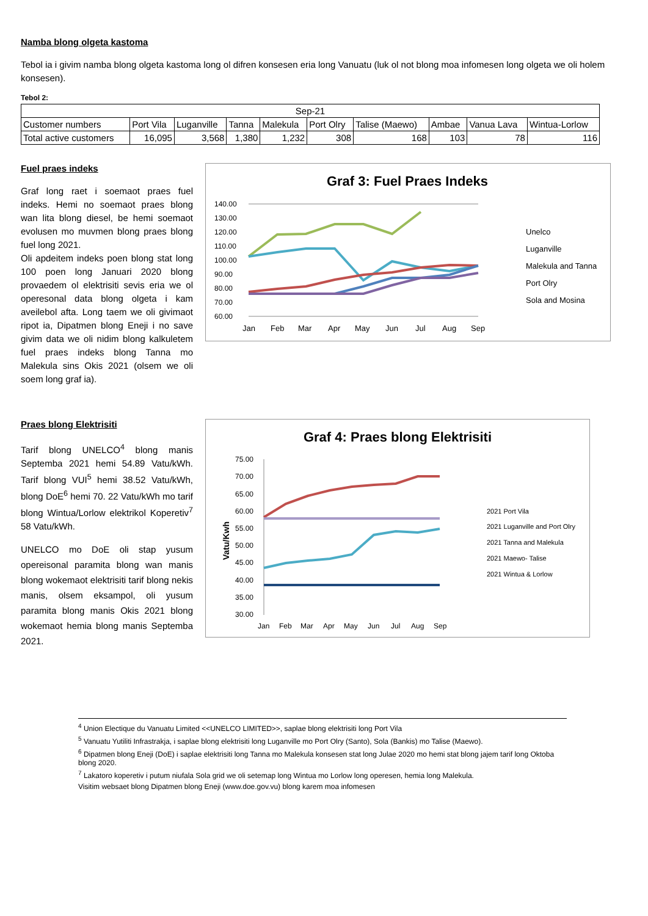Namba blong olgeta kastoma
Tebol ia i givim namba blong olgeta kastoma long ol difren konsesen eria long Vanuatu (luk ol not blong moa infomesen long olgeta we oli holem konsesen).
Tebol 2:
| Sep-21 | | | | | | | | | |
| Customer numbers | Port Vila | Luganville | Tanna | Malekula | Port Olry | Talise (Maewo) | Ambae | Vanua Lava | Wintua-Lorlow |
| Total active customers | 16,095 | 3,568 | 1,380 | 1,232 | 308 | 168 | 103 | 78 | 116 |
Fuel praes indeks
Graf long raet i soemaot praes fuel indeks. Hemi no soemaot praes blong wan lita blong diesel, be hemi soemaot evolusen mo muvmen blong praes blong fuel long 2021.
Oli apdeitem indeks poen blong stat long 100 poen long Januari 2020 blong provaedem ol elektrisiti sevis eria we ol operesonal data blong olgeta i kam aveilebol afta. Long taem we oli givimaot ripot ia, Dipatmen blong Eneji i no save givim data we oli nidim blong kalkuletem fuel praes indeks blong Tanna mo Malekula sins Okis 2021 (olsem we oli soem long graf ia).
Graf 3: Fuel Praes Indeks
140.00
130.00
120.00
110.00
100.00
90.00
80.00
70.00
60.00
Jan
Feb
Mar
Apr
May
Jun
Jul
Aug
Sep
Unelco
Luganville
Malekula and Tanna
Port Olry
Sola and Mosina
Praes blong Elektrisiti
Tarif blong UNELCO<sup>4</sup> blong manis Septemba 2021 hemi 54.89 Vatu/kWh. Tarif blong VUI<sup>5</sup> hemi 38.52 Vatu/kWh, blong DoE<sup>6</sup> hemi 70. 22 Vatu/kWh mo tarif blong Wintua/Lorlow elektrikol Koperetiv<sup>7</sup> 58 Vatu/kWh.
UNELCO mo DoE oli stap yusum opereisonal paramita blong wan manis blong wokemaot elektrisiti tarif blong nekis manis, olsem eksampol, oli yusum paramita blong manis Okis 2021 blong wokemaot hemia blong manis Septemba 2021.
Graf 4: Praes blong Elektrisiti
Vatu/Kwh
75.00
70.00
65.00
60.00
55.00
50.00
45.00
40.00
35.00
30.00
Jan
Feb
Mar
Apr
May
Jun
Jul
Aug
Sep
2021 Port Vila
2021 Luganville and Port Olry
2021 Tanna and Malekula
2021 Maewo- Talise
2021 Wintua & Lorlow
<sup>4</sup> Union Electique du Vanuatu Limited <<UNELCO LIMITED>>, saplae blong elektrisiti long Port Vila
<sup>5</sup> Vanuatu Yutiliti Infrastrakja, i saplae blong elektrisiti long Luganville mo Port Olry (Santo), Sola (Bankis) mo Talise (Maewo).
<sup>6</sup> Dipatmen blong Eneji (DoE) i saplae elektrisiti long Tanna mo Malekula konsesen stat long Julae 2020 mo hemi stat blong jajem tarif long Oktoba blong 2020.
<sup>7</sup> Lakatoro koperetiv i putum niufala Sola grid we oli setemap long Wintua mo Lorlow long operesen, hemia long Malekula.
Visitim websaet blong Dipatmen blong Eneji (www.doe.gov.vu) blong karem moa infomesen